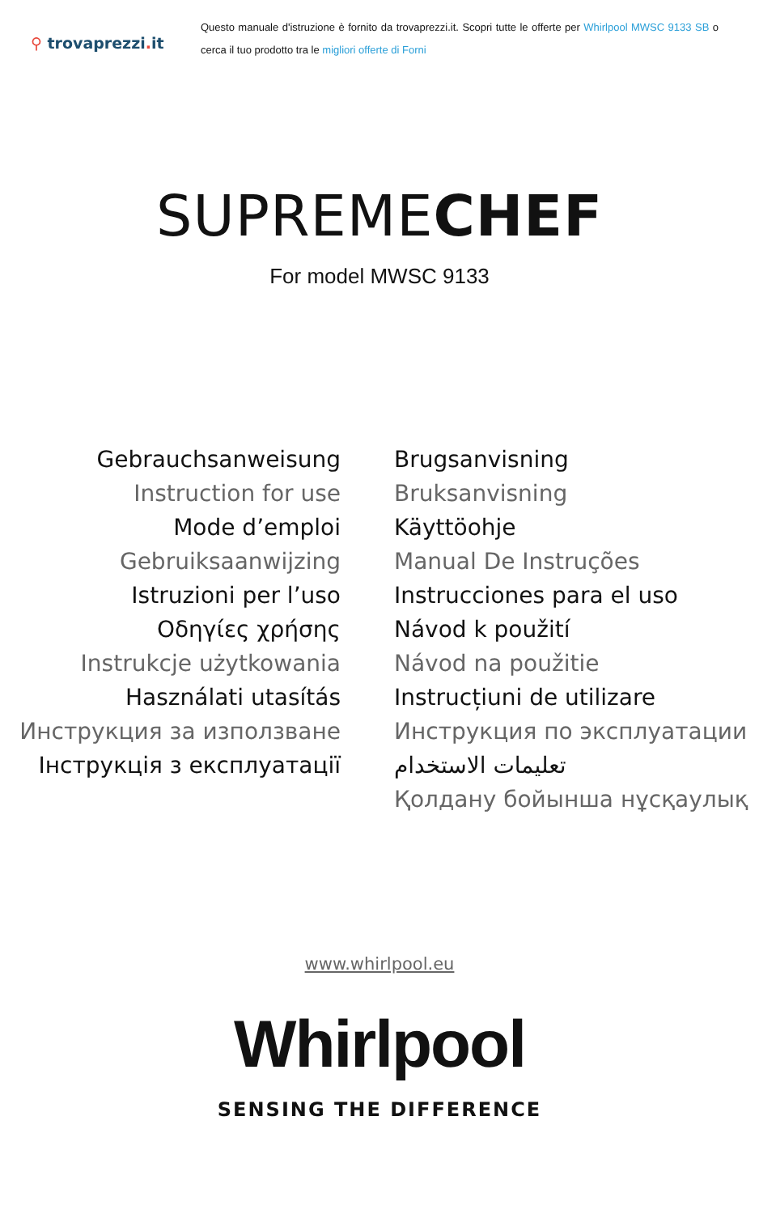⚲ trovaprezzi. it
Questo manuale d'istruzione è fornito da trovaprezzi.it. Scopri tutte le offerte per Whirlpool MWSC 9133 SB o cerca il tuo prodotto tra le migliori offerte di Forni
SUPREMECHEF
For model MWSC 9133
Gebrauchsanweisung
Instruction for use
Mode d’emploi
Gebruiksaanwijzing
Istruzioni per l’uso
Οδηγίες χρήσης
Instrukcje użytkowania
Használati utasítás
Инструкция за използване
Інструкція з експлуатації
Brugsanvisning
Bruksanvisning
Käyttöohje
Manual De Instruções
Instrucciones para el uso
Návod k použití
Návod na použitie
Instrucțiuni de utilizare
Инструкция по эксплуатации
تعليمات الاستخدام
Қолдану бойынша нұсқаулық
www.whirlpool.eu
Whirlpool
SENSING THE DIFFERENCE